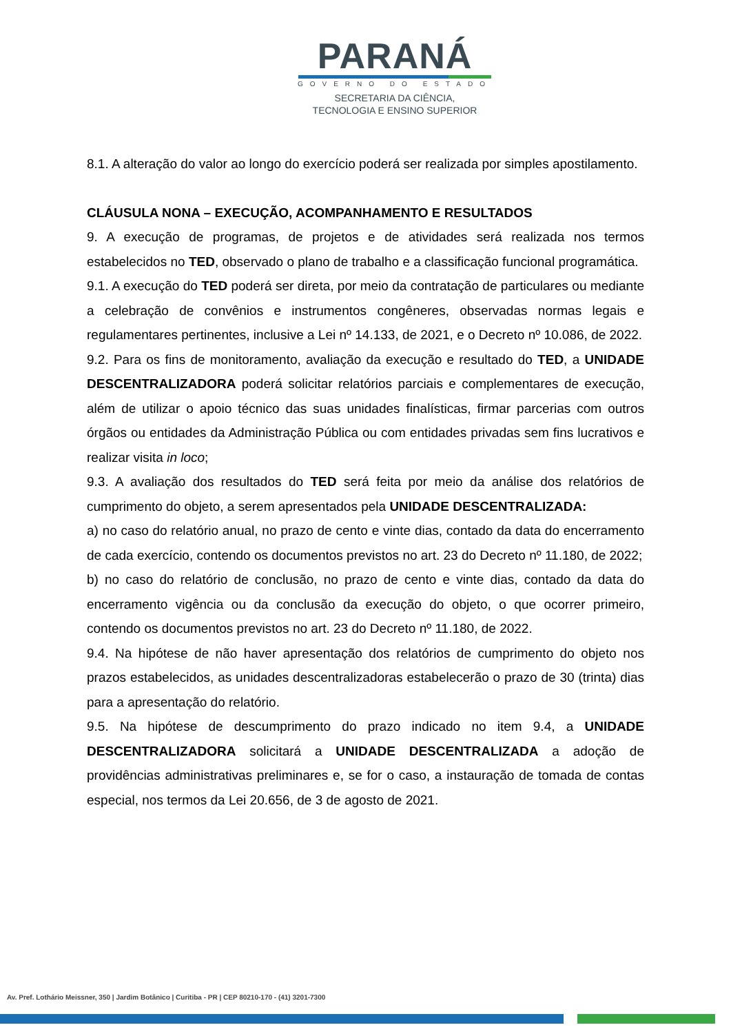PARANÁ
GOVERNO DO ESTADO
SECRETARIA DA CIÊNCIA,
TECNOLOGIA E ENSINO SUPERIOR
8.1. A alteração do valor ao longo do exercício poderá ser realizada por simples apostilamento.
CLÁUSULA NONA – EXECUÇÃO, ACOMPANHAMENTO E RESULTADOS
9. A execução de programas, de projetos e de atividades será realizada nos termos estabelecidos no TED, observado o plano de trabalho e a classificação funcional programática.
9.1. A execução do TED poderá ser direta, por meio da contratação de particulares ou mediante a celebração de convênios e instrumentos congêneres, observadas normas legais e regulamentares pertinentes, inclusive a Lei nº 14.133, de 2021, e o Decreto nº 10.086, de 2022.
9.2. Para os fins de monitoramento, avaliação da execução e resultado do TED, a UNIDADE DESCENTRALIZADORA poderá solicitar relatórios parciais e complementares de execução, além de utilizar o apoio técnico das suas unidades finalísticas, firmar parcerias com outros órgãos ou entidades da Administração Pública ou com entidades privadas sem fins lucrativos e realizar visita in loco;
9.3. A avaliação dos resultados do TED será feita por meio da análise dos relatórios de cumprimento do objeto, a serem apresentados pela UNIDADE DESCENTRALIZADA:
a) no caso do relatório anual, no prazo de cento e vinte dias, contado da data do encerramento de cada exercício, contendo os documentos previstos no art. 23 do Decreto nº 11.180, de 2022;
b) no caso do relatório de conclusão, no prazo de cento e vinte dias, contado da data do encerramento vigência ou da conclusão da execução do objeto, o que ocorrer primeiro, contendo os documentos previstos no art. 23 do Decreto nº 11.180, de 2022.
9.4. Na hipótese de não haver apresentação dos relatórios de cumprimento do objeto nos prazos estabelecidos, as unidades descentralizadoras estabelecerão o prazo de 30 (trinta) dias para a apresentação do relatório.
9.5. Na hipótese de descumprimento do prazo indicado no item 9.4, a UNIDADE DESCENTRALIZADORA solicitará a UNIDADE DESCENTRALIZADA a adoção de providências administrativas preliminares e, se for o caso, a instauração de tomada de contas especial, nos termos da Lei 20.656, de 3 de agosto de 2021.
Av. Pref. Lothário Meissner, 350 | Jardim Botânico | Curitiba - PR | CEP 80210-170 - (41) 3201-7300